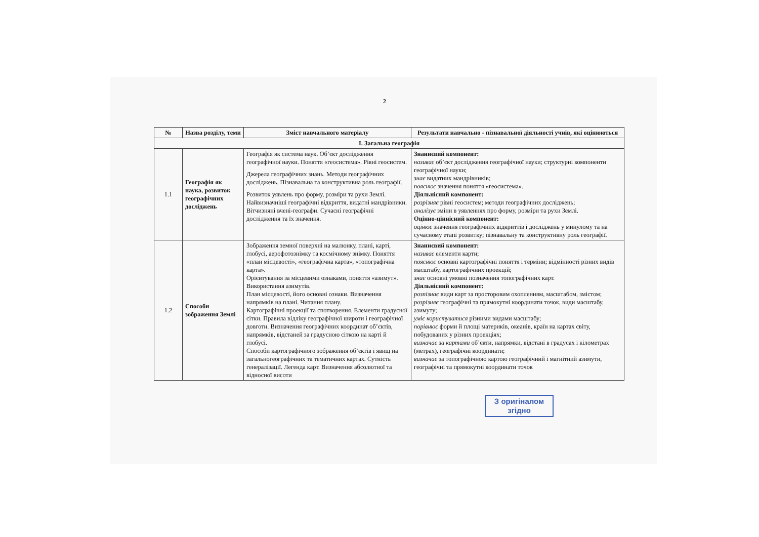2
| № | Назва розділу, теми | Зміст навчального матеріалу | Результати навчально - пізнавальної діяльності учнів, які оцінюються |
| --- | --- | --- | --- |
| І. Загальна географія | | | |
| 1.1 | Географія як наука, розвиток географічних досліджень | Географія як система наук. Об’єкт дослідження географічної науки. Поняття «геосистема». Рівні геосистем. Джерела географічних знань. Методи географічних досліджень. Пізнавальна та конструктивна роль географії. Розвиток уявлень про форму, розміри та рухи Землі. Найвизначніші географічні відкриття, видатні мандрівники. Вітчизняні вчені-географи. Сучасні географічні дослідження та їх значення. | Знаннєвий компонент: називає об’єкт дослідження географічної науки; структурні компоненти географічної науки; знає видатних мандрівників; пояснює значення поняття «геосистема». Діяльнісний компонент: розрізняє рівні геосистем; методи географічних досліджень; аналізує зміни в уявленнях про форму, розміри та рухи Землі. Оцінно-ціннісний компонент: оцінює значення географічних відкриттів і досліджень у минулому та на сучасному етапі розвитку; пізнавальну та конструктивну роль географії. |
| 1.2 | Способи зображення Землі | Зображення земної поверхні на малюнку, плані, карті, глобусі, аерофотознімку та космічному знімку. Поняття «план місцевості», «географічна карта», «топографічна карта». Орієнтування за місцевими ознаками, поняття «азимут». Використання азимутів. План місцевості, його основні ознаки. Визначення напрямків на плані. Читання плану. Картографічні проекції та спотворення. Елементи градусної сітки. Правила відліку географічної широти і географічної довготи. Визначення географічних координат об’єктів, напрямків, відстаней за градусною сіткою на карті й глобусі. Способи картографічного зображення об’єктів і явищ на загальногеографічних та тематичних картах. Сутність генералізації. Легенда карт. Визначення абсолютної та відносної висоти | Знаннєвий компонент: називає елементи карти; пояснює основні картографічні поняття і терміни; відмінності різних видів масштабу, картографічних проекцій; знає основні умовні позначення топографічних карт. Діяльнісний компонент: розпізнає види карт за просторовим охопленням, масштабом, змістом; розрізняє географічні та прямокутні координати точок, види масштабу, азимуту; уміє користуватися різними видами масштабу; порівнює форми й площі материків, океанів, країн на картах світу, побудованих у різних проекціях; визначає за картами об’єкти, напрямки, відстані в градусах і кілометрах (метрах), географічні координати; визначає за топографічною картою географічний і магнітний азимути, географічні та прямокутні координати точок |
З оригіналом
згідно